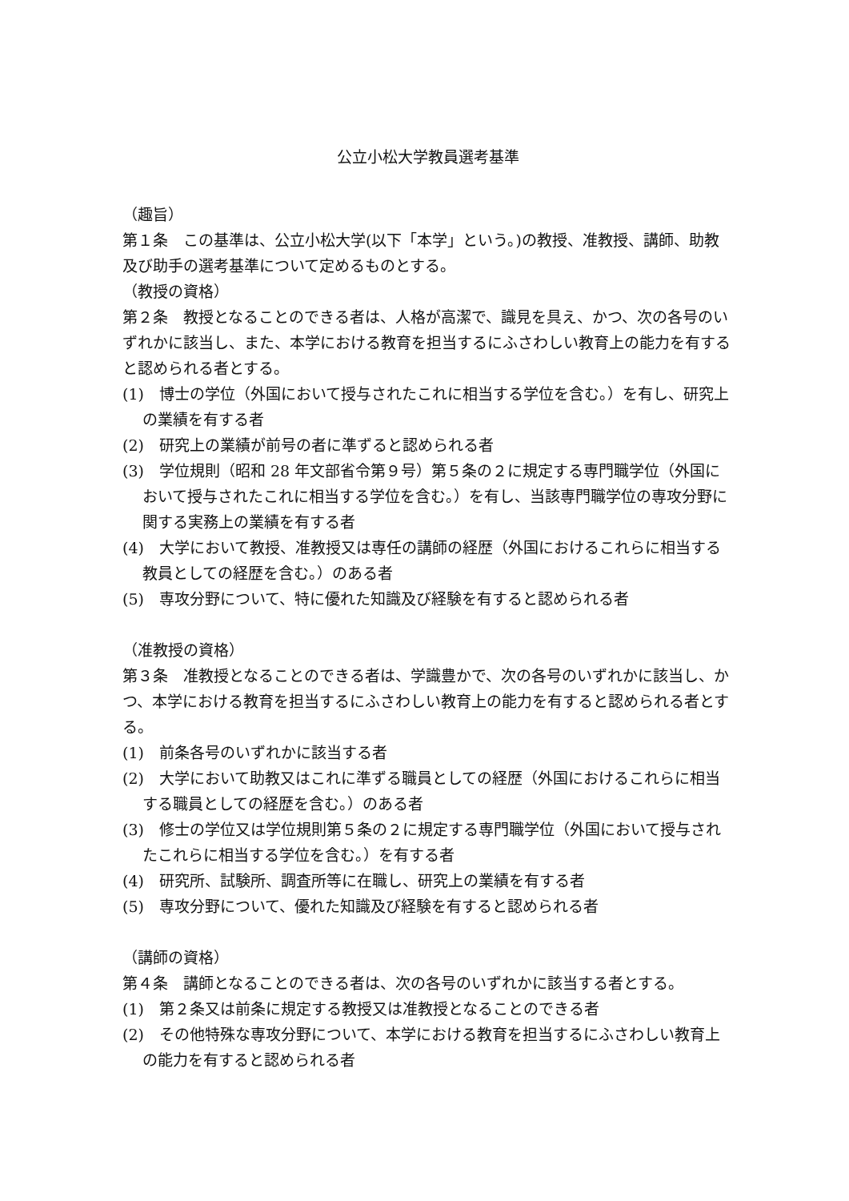公立小松大学教員選考基準
（趣旨）
第１条　この基準は、公立小松大学(以下「本学」という。)の教授、准教授、講師、助教及び助手の選考基準について定めるものとする。
（教授の資格）
第２条　教授となることのできる者は、人格が高潔で、識見を具え、かつ、次の各号のいずれかに該当し、また、本学における教育を担当するにふさわしい教育上の能力を有すると認められる者とする。
(1)　博士の学位（外国において授与されたこれに相当する学位を含む。）を有し、研究上の業績を有する者
(2)　研究上の業績が前号の者に準ずると認められる者
(3)　学位規則（昭和 28 年文部省令第９号）第５条の２に規定する専門職学位（外国において授与されたこれに相当する学位を含む。）を有し、当該専門職学位の専攻分野に関する実務上の業績を有する者
(4)　大学において教授、准教授又は専任の講師の経歴（外国におけるこれらに相当する教員としての経歴を含む。）のある者
(5)　専攻分野について、特に優れた知識及び経験を有すると認められる者
（准教授の資格）
第３条　准教授となることのできる者は、学識豊かで、次の各号のいずれかに該当し、かつ、本学における教育を担当するにふさわしい教育上の能力を有すると認められる者とする。
(1)　前条各号のいずれかに該当する者
(2)　大学において助教又はこれに準ずる職員としての経歴（外国におけるこれらに相当する職員としての経歴を含む。）のある者
(3)　修士の学位又は学位規則第５条の２に規定する専門職学位（外国において授与されたこれらに相当する学位を含む。）を有する者
(4)　研究所、試験所、調査所等に在職し、研究上の業績を有する者
(5)　専攻分野について、優れた知識及び経験を有すると認められる者
（講師の資格）
第４条　講師となることのできる者は、次の各号のいずれかに該当する者とする。
(1)　第２条又は前条に規定する教授又は准教授となることのできる者
(2)　その他特殊な専攻分野について、本学における教育を担当するにふさわしい教育上の能力を有すると認められる者